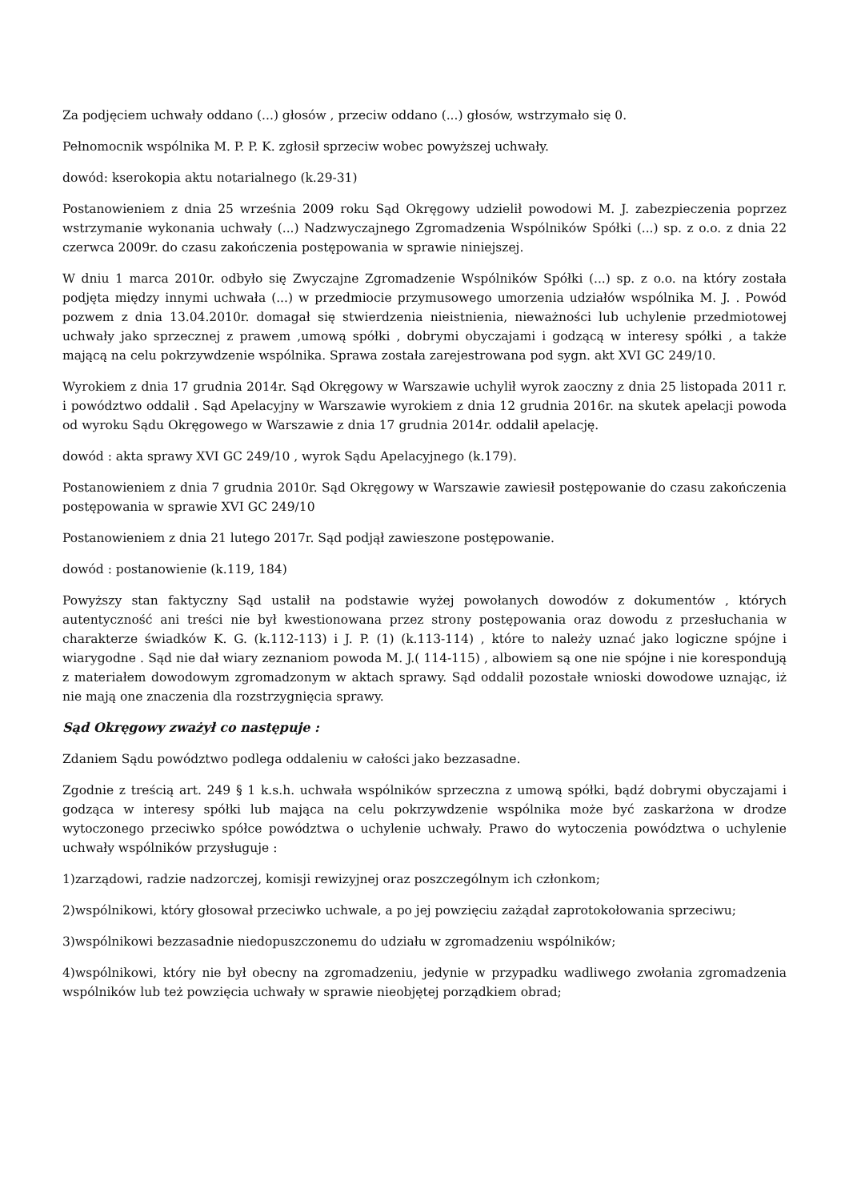Za podjęciem uchwały oddano (...) głosów , przeciw oddano (...) głosów, wstrzymało się 0.
Pełnomocnik wspólnika M. P. P. K. zgłosił sprzeciw wobec powyższej uchwały.
dowód: kserokopia aktu notarialnego (k.29-31)
Postanowieniem z dnia 25 września 2009 roku Sąd Okręgowy udzielił powodowi M. J. zabezpieczenia poprzez wstrzymanie wykonania uchwały (...) Nadzwyczajnego Zgromadzenia Wspólników Spółki (...) sp. z o.o. z dnia 22 czerwca 2009r. do czasu zakończenia postępowania w sprawie niniejszej.
W dniu 1 marca 2010r. odbyło się Zwyczajne Zgromadzenie Wspólników Spółki (...) sp. z o.o. na który została podjęta między innymi uchwała (...) w przedmiocie przymusowego umorzenia udziałów wspólnika M. J. . Powód pozwem z dnia 13.04.2010r. domagał się stwierdzenia nieistnienia, nieważności lub uchylenie przedmiotowej uchwały jako sprzecznej z prawem ,umową spółki , dobrymi obyczajami i godzącą w interesy spółki , a także mającą na celu pokrzywdzenie wspólnika. Sprawa została zarejestrowana pod sygn. akt XVI GC 249/10.
Wyrokiem z dnia 17 grudnia 2014r. Sąd Okręgowy w Warszawie uchylił wyrok zaoczny z dnia 25 listopada 2011 r. i powództwo oddalił . Sąd Apelacyjny w Warszawie wyrokiem z dnia 12 grudnia 2016r. na skutek apelacji powoda od wyroku Sądu Okręgowego w Warszawie z dnia 17 grudnia 2014r. oddalił apelację.
dowód : akta sprawy XVI GC 249/10 , wyrok Sądu Apelacyjnego (k.179).
Postanowieniem z dnia 7 grudnia 2010r. Sąd Okręgowy w Warszawie zawiesił postępowanie do czasu zakończenia postępowania w sprawie XVI GC 249/10
Postanowieniem z dnia 21 lutego 2017r. Sąd podjął zawieszone postępowanie.
dowód : postanowienie (k.119, 184)
Powyższy stan faktyczny Sąd ustalił na podstawie wyżej powołanych dowodów z dokumentów , których autentyczność ani treści nie był kwestionowana przez strony postępowania oraz dowodu z przesłuchania w charakterze świadków K. G. (k.112-113) i J. P. (1) (k.113-114) , które to należy uznać jako logiczne spójne i wiarygodne . Sąd nie dał wiary zeznaniom powoda M. J.( 114-115) , albowiem są one nie spójne i nie korespondują z materiałem dowodowym zgromadzonym w aktach sprawy. Sąd oddalił pozostałe wnioski dowodowe uznając, iż nie mają one znaczenia dla rozstrzygnięcia sprawy.
Sąd Okręgowy zważył co następuje :
Zdaniem Sądu powództwo podlega oddaleniu w całości jako bezzasadne.
Zgodnie z treścią art. 249 § 1 k.s.h. uchwała wspólników sprzeczna z umową spółki, bądź dobrymi obyczajami i godząca w interesy spółki lub mająca na celu pokrzywdzenie wspólnika może być zaskarżona w drodze wytoczonego przeciwko spółce powództwa o uchylenie uchwały. Prawo do wytoczenia powództwa o uchylenie uchwały wspólników przysługuje :
1)zarządowi, radzie nadzorczej, komisji rewizyjnej oraz poszczególnym ich członkom;
2)wspólnikowi, który głosował przeciwko uchwale, a po jej powzięciu zażądał zaprotokołowania sprzeciwu;
3)wspólnikowi bezzasadnie niedopuszczonemu do udziału w zgromadzeniu wspólników;
4)wspólnikowi, który nie był obecny na zgromadzeniu, jedynie w przypadku wadliwego zwołania zgromadzenia wspólników lub też powzięcia uchwały w sprawie nieobjętej porządkiem obrad;